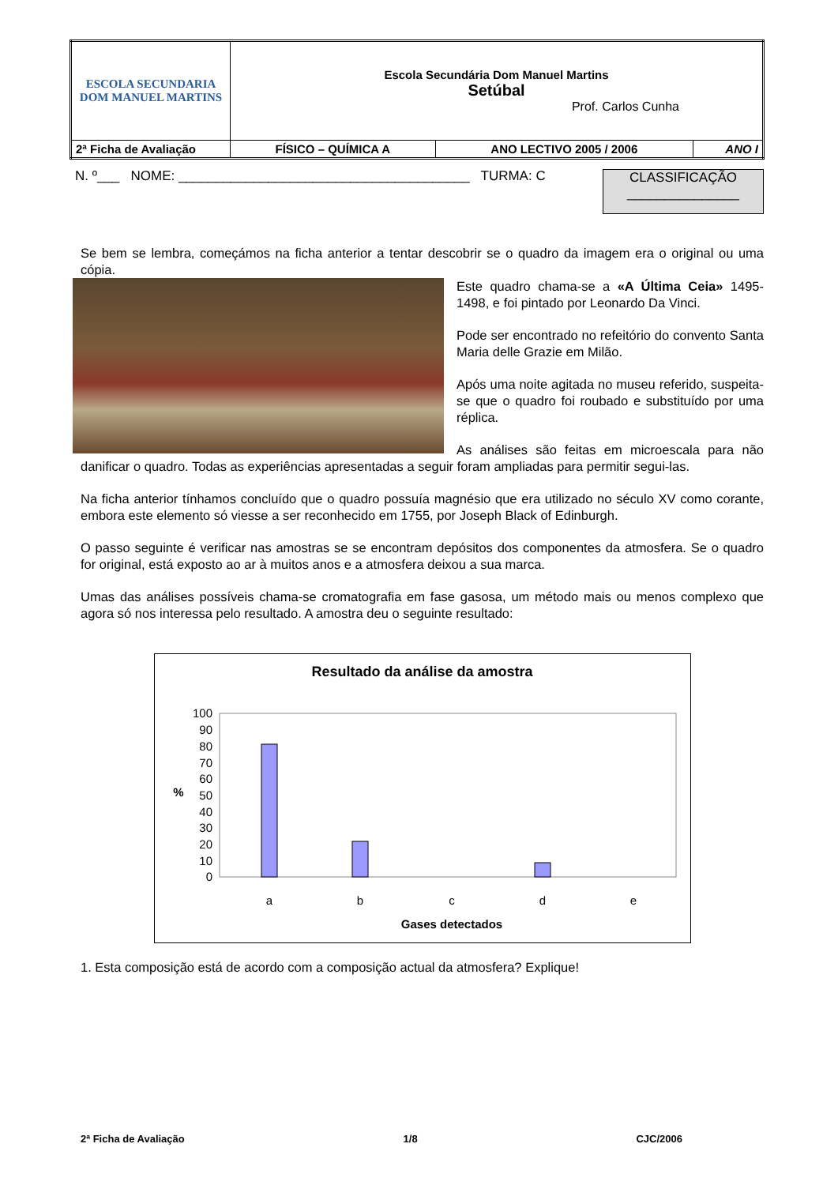| ESCOLA SECUNDARIA DOM MANUEL MARTINS | Escola Secundária Dom Manuel Martins Setúbal Prof. Carlos Cunha | | |
| 2ª Ficha de Avaliação | FÍSICO – QUÍMICA A | ANO LECTIVO 2005 / 2006 | ANO I |
N. º___ NOME: _______________________________________ TURMA: C
CLASSIFICAÇÃO
_______________
Se bem se lembra, começámos na ficha anterior a tentar descobrir se o quadro da imagem era o original ou uma cópia.
Este quadro chama-se a «A Última Ceia» 1495-1498, e foi pintado por Leonardo Da Vinci.
Pode ser encontrado no refeitório do convento Santa Maria delle Grazie em Milão.
Após uma noite agitada no museu referido, suspeita-se que o quadro foi roubado e substituído por uma réplica.
As análises são feitas em microescala para não danificar o quadro. Todas as experiências apresentadas a seguir foram ampliadas para permitir segui-las.
Na ficha anterior tínhamos concluído que o quadro possuía magnésio que era utilizado no século XV como corante, embora este elemento só viesse a ser reconhecido em 1755, por Joseph Black of Edinburgh.
O passo seguinte é verificar nas amostras se se encontram depósitos dos componentes da atmosfera. Se o quadro for original, está exposto ao ar à muitos anos e a atmosfera deixou a sua marca.
Umas das análises possíveis chama-se cromatografia em fase gasosa, um método mais ou menos complexo que agora só nos interessa pelo resultado. A amostra deu o seguinte resultado:
Resultado da análise da amostra
100
90
80
70
60
50
40
30
20
10
0
a
b
c
d
e
Gases detectados
%
1. Esta composição está de acordo com a composição actual da atmosfera? Explique!
2ª Ficha de Avaliação 1/8 CJC/2006